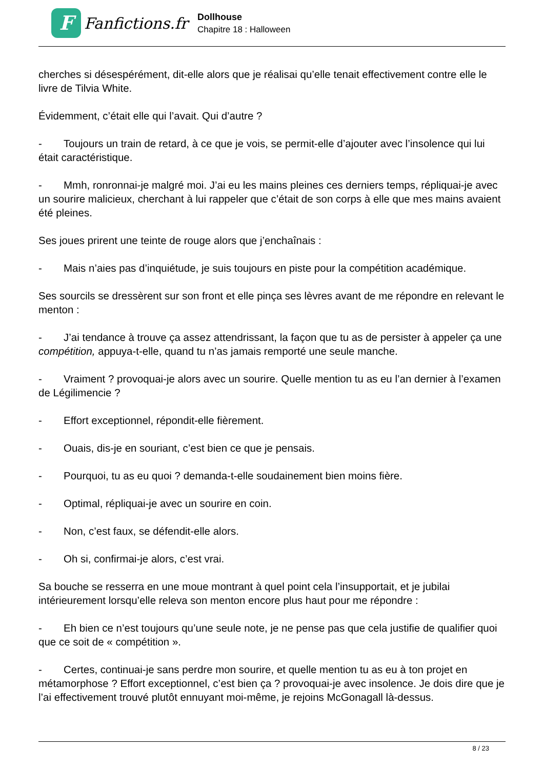F
Fanfictions.fr
Dollhouse
Chapitre 18 : Halloween
cherches si désespérément, dit-elle alors que je réalisai qu’elle tenait effectivement contre elle le livre de Tilvia White.
Évidemment, c’était elle qui l’avait. Qui d’autre ?
- Toujours un train de retard, à ce que je vois, se permit-elle d’ajouter avec l’insolence qui lui était caractéristique.
- Mmh, ronronnai-je malgré moi. J’ai eu les mains pleines ces derniers temps, répliquai-je avec un sourire malicieux, cherchant à lui rappeler que c’était de son corps à elle que mes mains avaient été pleines.
Ses joues prirent une teinte de rouge alors que j’enchaînais :
- Mais n’aies pas d’inquiétude, je suis toujours en piste pour la compétition académique.
Ses sourcils se dressèrent sur son front et elle pinça ses lèvres avant de me répondre en relevant le menton :
- J’ai tendance à trouve ça assez attendrissant, la façon que tu as de persister à appeler ça une compétition, appuya-t-elle, quand tu n’as jamais remporté une seule manche.
- Vraiment ? provoquai-je alors avec un sourire. Quelle mention tu as eu l’an dernier à l’examen de Légilimencie ?
- Effort exceptionnel, répondit-elle fièrement.
- Ouais, dis-je en souriant, c’est bien ce que je pensais.
- Pourquoi, tu as eu quoi ? demanda-t-elle soudainement bien moins fière.
- Optimal, répliquai-je avec un sourire en coin.
- Non, c’est faux, se défendit-elle alors.
- Oh si, confirmai-je alors, c’est vrai.
Sa bouche se resserra en une moue montrant à quel point cela l’insupportait, et je jubilai intérieurement lorsqu’elle releva son menton encore plus haut pour me répondre :
- Eh bien ce n’est toujours qu’une seule note, je ne pense pas que cela justifie de qualifier quoi que ce soit de « compétition ».
- Certes, continuai-je sans perdre mon sourire, et quelle mention tu as eu à ton projet en métamorphose ? Effort exceptionnel, c’est bien ça ? provoquai-je avec insolence. Je dois dire que je l’ai effectivement trouvé plutôt ennuyant moi-même, je rejoins McGonagall là-dessus.
8 / 23